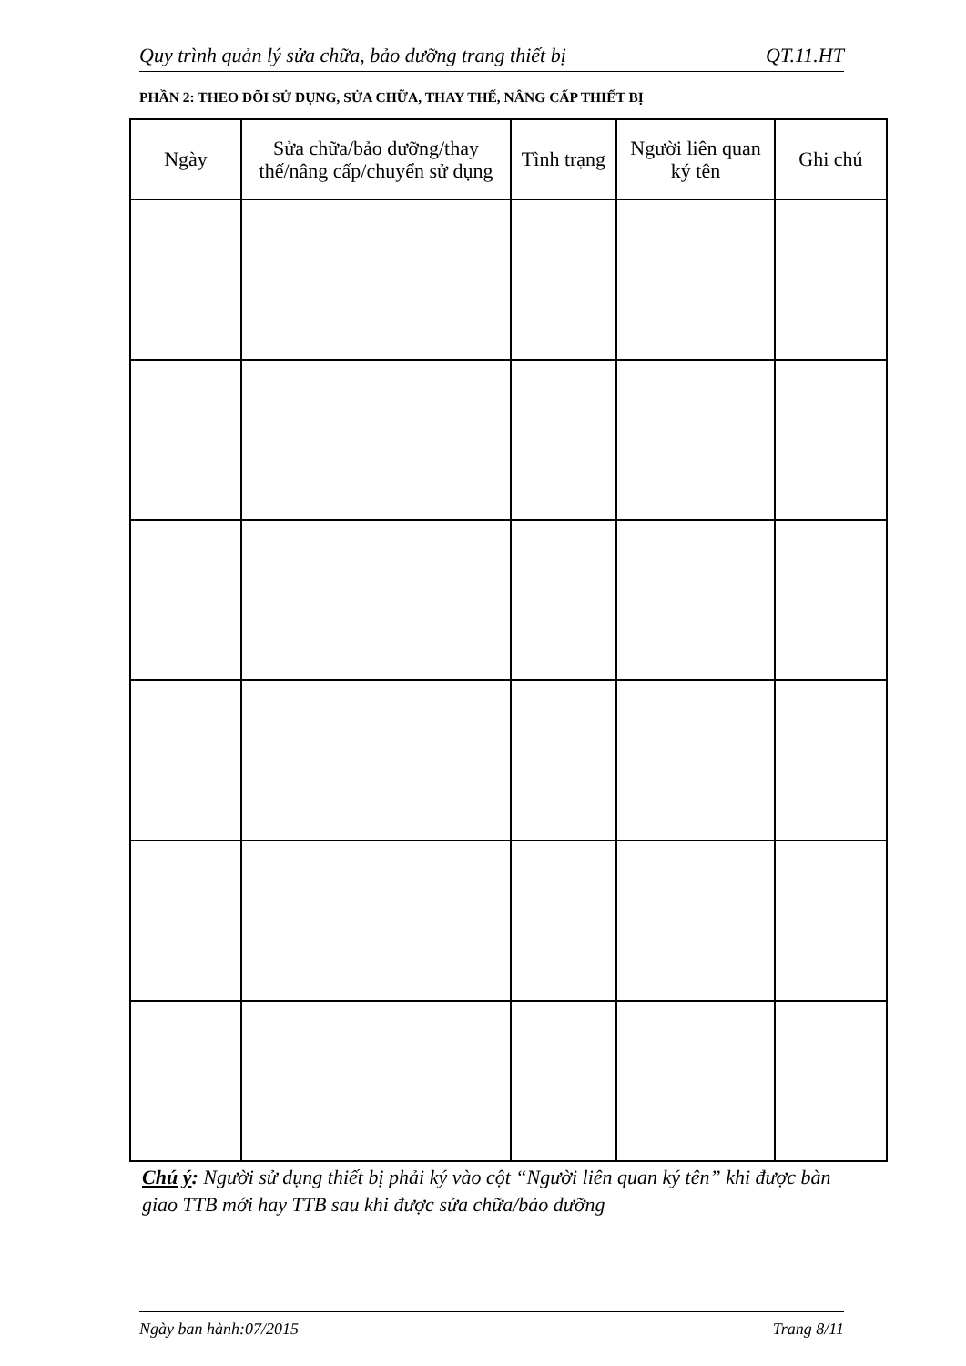Quy trình quản lý sửa chữa, bảo dưỡng trang thiết bị QT.11.HT
PHẦN 2: THEO DÕI SỬ DỤNG, SỬA CHỮA, THAY THẾ, NÂNG CẤP THIẾT BỊ
| Ngày | Sửa chữa/bảo dưỡng/thay thế/nâng cấp/chuyển sử dụng | Tình trạng | Người liên quan ký tên | Ghi chú |
| --- | --- | --- | --- | --- |
Chú ý: Người sử dụng thiết bị phải ký vào cột “Người liên quan ký tên” khi được bàn giao TTB mới hay TTB sau khi được sửa chữa/bảo dưỡng
Ngày ban hành:07/2015 Trang 8/11